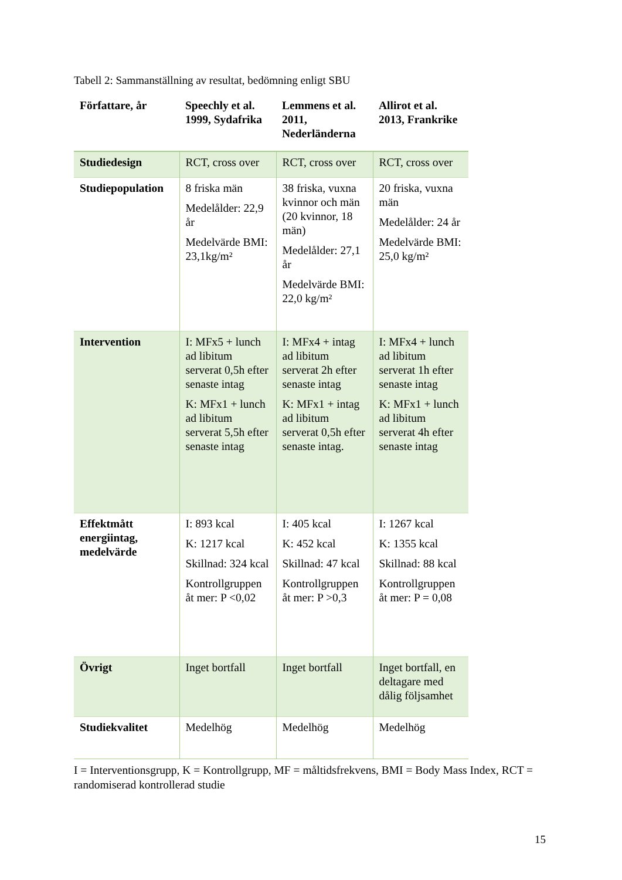Tabell 2: Sammanställning av resultat, bedömning enligt SBU
| Författare, år | Speechly et al. 1999, Sydafrika | Lemmens et al. 2011, Nederländerna | Allirot et al. 2013, Frankrike |
| --- | --- | --- | --- |
| Studiedesign | RCT, cross over | RCT, cross over | RCT, cross over |
| Studiepopulation | 8 friska män Medelålder: 22,9 år Medelvärde BMI: 23,1kg/m² | 38 friska, vuxna kvinnor och män (20 kvinnor, 18 män) Medelålder: 27,1 år Medelvärde BMI: 22,0 kg/m² | 20 friska, vuxna män Medelålder: 24 år Medelvärde BMI: 25,0 kg/m² |
| Intervention | I: MFx5 + lunch ad libitum serverat 0,5h efter senaste intag K: MFx1 + lunch ad libitum serverat 5,5h efter senaste intag | I: MFx4 + intag ad libitum serverat 2h efter senaste intag K: MFx1 + intag ad libitum serverat 0,5h efter senaste intag. | I: MFx4 + lunch ad libitum serverat 1h efter senaste intag K: MFx1 + lunch ad libitum serverat 4h efter senaste intag |
| Effektmått energiintag, medelvärde | I: 893 kcal K: 1217 kcal Skillnad: 324 kcal Kontrollgruppen åt mer: P <0,02 | I: 405 kcal K: 452 kcal Skillnad: 47 kcal Kontrollgruppen åt mer: P >0,3 | I: 1267 kcal K: 1355 kcal Skillnad: 88 kcal Kontrollgruppen åt mer: P = 0,08 |
| Övrigt | Inget bortfall | Inget bortfall | Inget bortfall, en deltagare med dålig följsamhet |
| Studiekvalitet | Medelhög | Medelhög | Medelhög |
I = Interventionsgrupp, K = Kontrollgrupp, MF = måltidsfrekvens, BMI = Body Mass Index, RCT = randomiserad kontrollerad studie
15